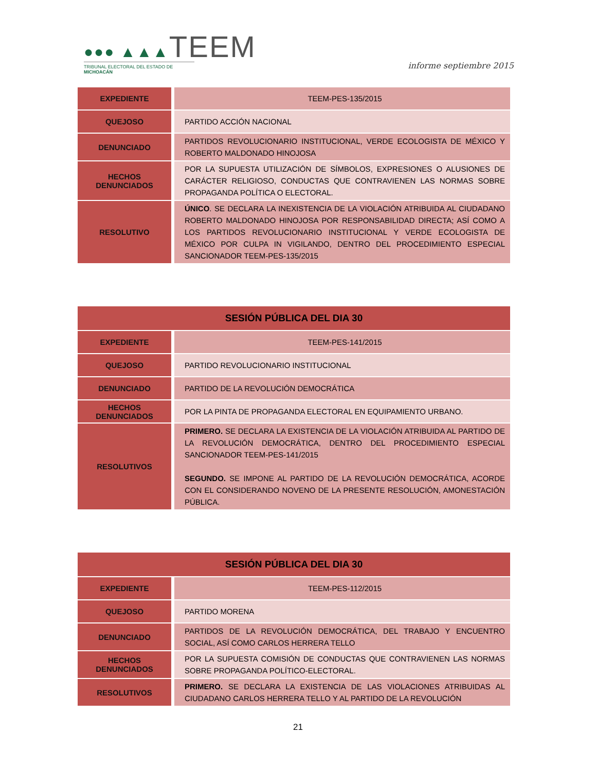●●● ▲▲▲TEEM
TRIBUNAL ELECTORAL DEL ESTADO DE MICHOACÁN
informe septiembre 2015
| EXPEDIENTE | TEEM-PES-135/2015 |
| QUEJOSO | PARTIDO ACCIÓN NACIONAL |
| DENUNCIADO | PARTIDOS REVOLUCIONARIO INSTITUCIONAL, VERDE ECOLOGISTA DE MÉXICO Y ROBERTO MALDONADO HINOJOSA |
| HECHOS DENUNCIADOS | POR LA SUPUESTA UTILIZACIÓN DE SÍMBOLOS, EXPRESIONES O ALUSIONES DE CARÁCTER RELIGIOSO, CONDUCTAS QUE CONTRAVIENEN LAS NORMAS SOBRE PROPAGANDA POLÍTICA O ELECTORAL. |
| RESOLUTIVO | ÚNICO . SE DECLARA LA INEXISTENCIA DE LA VIOLACIÓN ATRIBUIDA AL CIUDADANO ROBERTO MALDONADO HINOJOSA POR RESPONSABILIDAD DIRECTA; ASÍ COMO A LOS PARTIDOS REVOLUCIONARIO INSTITUCIONAL Y VERDE ECOLOGISTA DE MÉXICO POR CULPA IN VIGILANDO, DENTRO DEL PROCEDIMIENTO ESPECIAL SANCIONADOR TEEM-PES-135/2015 |
| SESIÓN PÚBLICA DEL DIA 30 | |
| --- | --- |
| EXPEDIENTE | TEEM-PES-141/2015 |
| QUEJOSO | PARTIDO REVOLUCIONARIO INSTITUCIONAL |
| DENUNCIADO | PARTIDO DE LA REVOLUCIÓN DEMOCRÁTICA |
| HECHOS DENUNCIADOS | POR LA PINTA DE PROPAGANDA ELECTORAL EN EQUIPAMIENTO URBANO. |
| RESOLUTIVOS | PRIMERO. SE DECLARA LA EXISTENCIA DE LA VIOLACIÓN ATRIBUIDA AL PARTIDO DE LA REVOLUCIÓN DEMOCRÁTICA, DENTRO DEL PROCEDIMIENTO ESPECIAL SANCIONADOR TEEM-PES-141/2015 SEGUNDO. SE IMPONE AL PARTIDO DE LA REVOLUCIÓN DEMOCRÁTICA, ACORDE CON EL CONSIDERANDO NOVENO DE LA PRESENTE RESOLUCIÓN, AMONESTACIÓN PÚBLICA. |
| SESIÓN PÚBLICA DEL DIA 30 | |
| --- | --- |
| EXPEDIENTE | TEEM-PES-112/2015 |
| QUEJOSO | PARTIDO MORENA |
| DENUNCIADO | PARTIDOS DE LA REVOLUCIÓN DEMOCRÁTICA, DEL TRABAJO Y ENCUENTRO SOCIAL, ASÍ COMO CARLOS HERRERA TELLO |
| HECHOS DENUNCIADOS | POR LA SUPUESTA COMISIÓN DE CONDUCTAS QUE CONTRAVIENEN LAS NORMAS SOBRE PROPAGANDA POLÍTICO-ELECTORAL. |
| RESOLUTIVOS | PRIMERO. SE DECLARA LA EXISTENCIA DE LAS VIOLACIONES ATRIBUIDAS AL CIUDADANO CARLOS HERRERA TELLO Y AL PARTIDO DE LA REVOLUCIÓN |
21